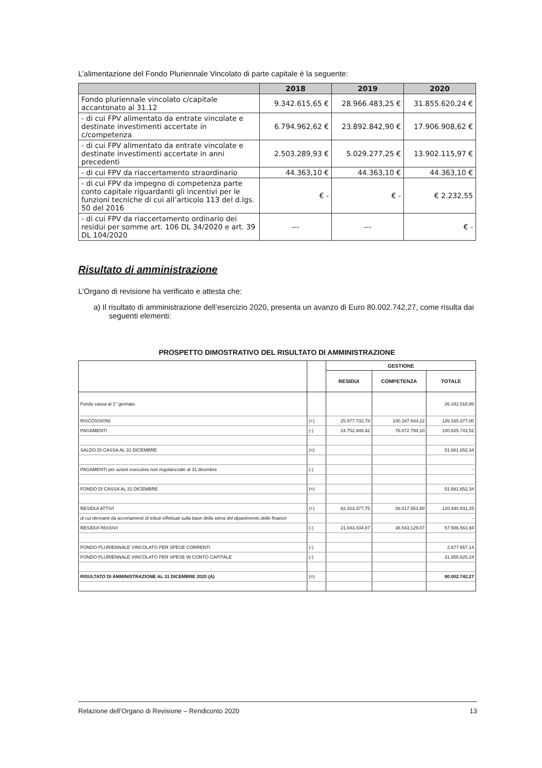L’alimentazione del Fondo Pluriennale Vincolato di parte capitale è la seguente:
| | 2018 | 2019 | 2020 |
| --- | --- | --- | --- |
| Fondo pluriennale vincolato c/capitale accantonato al 31.12 | 9.342.615,65 € | 28.966.483,25 € | 31.855.620,24 € |
| - di cui FPV alimentato da entrate vincolate e destinate investimenti accertate in c/competenza | 6.794.962,62 € | 23.892.842,90 € | 17.906.908,62 € |
| - di cui FPV alimentato da entrate vincolate e destinate investimenti accertate in anni precedenti | 2.503.289,93 € | 5.029.277,25 € | 13.902.115,97 € |
| - di cui FPV da riaccertamento straordinario | 44.363,10 € | 44.363,10 € | 44.363,10 € |
| - di cui FPV da impegno di competenza parte conto capitale riguardanti gli incentivi per le funzioni tecniche di cui all’articolo 113 del d.lgs. 50 del 2016 | € - | € - | € 2.232,55 |
| - di cui FPV da riaccertamento ordinario dei residui per somme art. 106 DL 34/2020 e art. 39 DL 104/2020 | --- | --- | € - |
Risultato di amministrazione
L’Organo di revisione ha verificato e attesta che:
a) Il risultato di amministrazione dell’esercizio 2020, presenta un avanzo di Euro 80.002.742,27, come risulta dai seguenti elementi:
PROSPETTO DIMOSTRATIVO DEL RISULTATO DI AMMINISTRAZIONE
| | | GESTIONE | | |
| | | RESIDUI | COMPETENZA | TOTALE |
| Fondo cassa al 1° gennaio | | | | 26.342.018,86 |
| RISCOSSIONI | (+) | 25.977.732,78 | 100.187.644,22 | 126.165.377,00 |
| PAGAMENTI | (-) | 24.752.949,42 | 76.072.794,10 | 100.825.743,52 |
| SALDO DI CASSA AL 31 DICEMBRE | (=) | | | 51.681.652,34 |
| PAGAMENTI per azioni esecutive non regolarizzate al 31 dicembre | (-) | | | - |
| FONDO DI CASSA AL 31 DICEMBRE | (=) | | | 51.681.652,34 |
| RESIDUI ATTIVI | (+) | 82.423.377,75 | 38.017.553,50 | 120.440.931,25 |
| di cui derivanti da accertamenti di tributi effettuati sulla base della stima del dipartimento delle finanze | | | | - |
| RESIDUI PASSIVI | (-) | 21.043.434,87 | 36.543.129,07 | 57.586.563,94 |
| FONDO PLURIENNALE VINCOLATO PER SPESE CORRENTI | (-) | | | 2.677.657,14 |
| FONDO PLURIENNALE VINCOLATO PER SPESE IN CONTO CAPITALE | (-) | | | 31.855.620,24 |
| RISULTATO DI AMMINISTRAZIONE AL 31 DICEMBRE 2020 (A) | (=) | | | 80.002.742,27 |
Relazione dell’Organo di Revisione – Rendiconto 2020 13